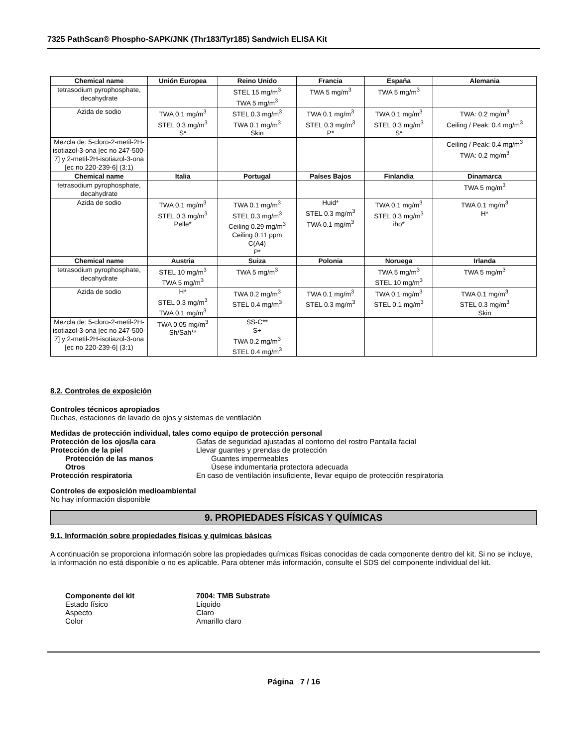7325 PathScan® Phospho-SAPK/JNK (Thr183/Tyr185) Sandwich ELISA Kit
| Chemical name | Unión Europea | Reino Unido | Francia | España | Alemania |
| --- | --- | --- | --- | --- | --- |
| tetrasodium pyrophosphate, decahydrate | | STEL 15 mg/m<sup>3</sup> TWA 5 mg/m<sup>3</sup> | TWA 5 mg/m<sup>3</sup> | TWA 5 mg/m<sup>3</sup> | |
| Azida de sodio | TWA 0.1 mg/m<sup>3</sup> STEL 0.3 mg/m<sup>3</sup> S* | STEL 0.3 mg/m<sup>3</sup> TWA 0.1 mg/m<sup>3</sup> Skin | TWA 0.1 mg/m<sup>3</sup> STEL 0.3 mg/m<sup>3</sup> P* | TWA 0.1 mg/m<sup>3</sup> STEL 0.3 mg/m<sup>3</sup> S* | TWA: 0.2 mg/m<sup>3</sup> Ceiling / Peak: 0.4 mg/m<sup>3</sup> |
| Mezcla de: 5-cloro-2-metil-2H-isotiazol-3-ona [ec no 247-500-7] y 2-metil-2H-isotiazol-3-ona [ec no 220-239-6] (3:1) | | | | | Ceiling / Peak: 0.4 mg/m<sup>3</sup> TWA: 0.2 mg/m<sup>3</sup> |
| Chemical name | Italia | Portugal | Países Bajos | Finlandia | Dinamarca |
| tetrasodium pyrophosphate, decahydrate | | | | | TWA 5 mg/m<sup>3</sup> |
| Azida de sodio | TWA 0.1 mg/m<sup>3</sup> STEL 0.3 mg/m<sup>3</sup> Pelle* | TWA 0.1 mg/m<sup>3</sup> STEL 0.3 mg/m<sup>3</sup> Ceiling 0.29 mg/m<sup>3</sup> Ceiling 0.11 ppm C(A4) P* | Huid* STEL 0.3 mg/m<sup>3</sup> TWA 0.1 mg/m<sup>3</sup> | TWA 0.1 mg/m<sup>3</sup> STEL 0.3 mg/m<sup>3</sup> iho* | TWA 0.1 mg/m<sup>3</sup> H* |
| Chemical name | Austria | Suiza | Polonia | Noruega | Irlanda |
| tetrasodium pyrophosphate, decahydrate | STEL 10 mg/m<sup>3</sup> TWA 5 mg/m<sup>3</sup> | TWA 5 mg/m<sup>3</sup> | | TWA 5 mg/m<sup>3</sup> STEL 10 mg/m<sup>3</sup> | TWA 5 mg/m<sup>3</sup> |
| Azida de sodio | H* STEL 0.3 mg/m<sup>3</sup> TWA 0.1 mg/m<sup>3</sup> | TWA 0.2 mg/m<sup>3</sup> STEL 0.4 mg/m<sup>3</sup> | TWA 0.1 mg/m<sup>3</sup> STEL 0.3 mg/m<sup>3</sup> | TWA 0.1 mg/m<sup>3</sup> STEL 0.1 mg/m<sup>3</sup> | TWA 0.1 mg/m<sup>3</sup> STEL 0.3 mg/m<sup>3</sup> Skin |
| Mezcla de: 5-cloro-2-metil-2H-isotiazol-3-ona [ec no 247-500-7] y 2-metil-2H-isotiazol-3-ona [ec no 220-239-6] (3:1) | TWA 0.05 mg/m<sup>3</sup> Sh/Sah** | SS-C** S+ TWA 0.2 mg/m<sup>3</sup> STEL 0.4 mg/m<sup>3</sup> | | | |
8.2. Controles de exposición
Controles técnicos apropiados
Duchas, estaciones de lavado de ojos y sistemas de ventilación
Medidas de protección individual, tales como equipo de protección personal
Protección de los ojos/la cara Gafas de seguridad ajustadas al contorno del rostro Pantalla facial
Protección de la piel Llevar guantes y prendas de protección
Protección de las manos Guantes impermeables
Otros Úsese indumentaria protectora adecuada
Protección respiratoria En caso de ventilación insuficiente, llevar equipo de protección respiratoria
Controles de exposición medioambiental
No hay información disponible
9. PROPIEDADES FÍSICAS Y QUÍMICAS
9.1. Información sobre propiedades físicas y químicas básicas
A continuación se proporciona información sobre las propiedades químicas físicas conocidas de cada componente dentro del kit. Si no se incluye, la información no está disponible o no es aplicable. Para obtener más información, consulte el SDS del componente individual del kit.
Componente del kit 7004: TMB Substrate
Estado físico Líquido
Aspecto Claro
Color Amarillo claro
Página 7 / 16